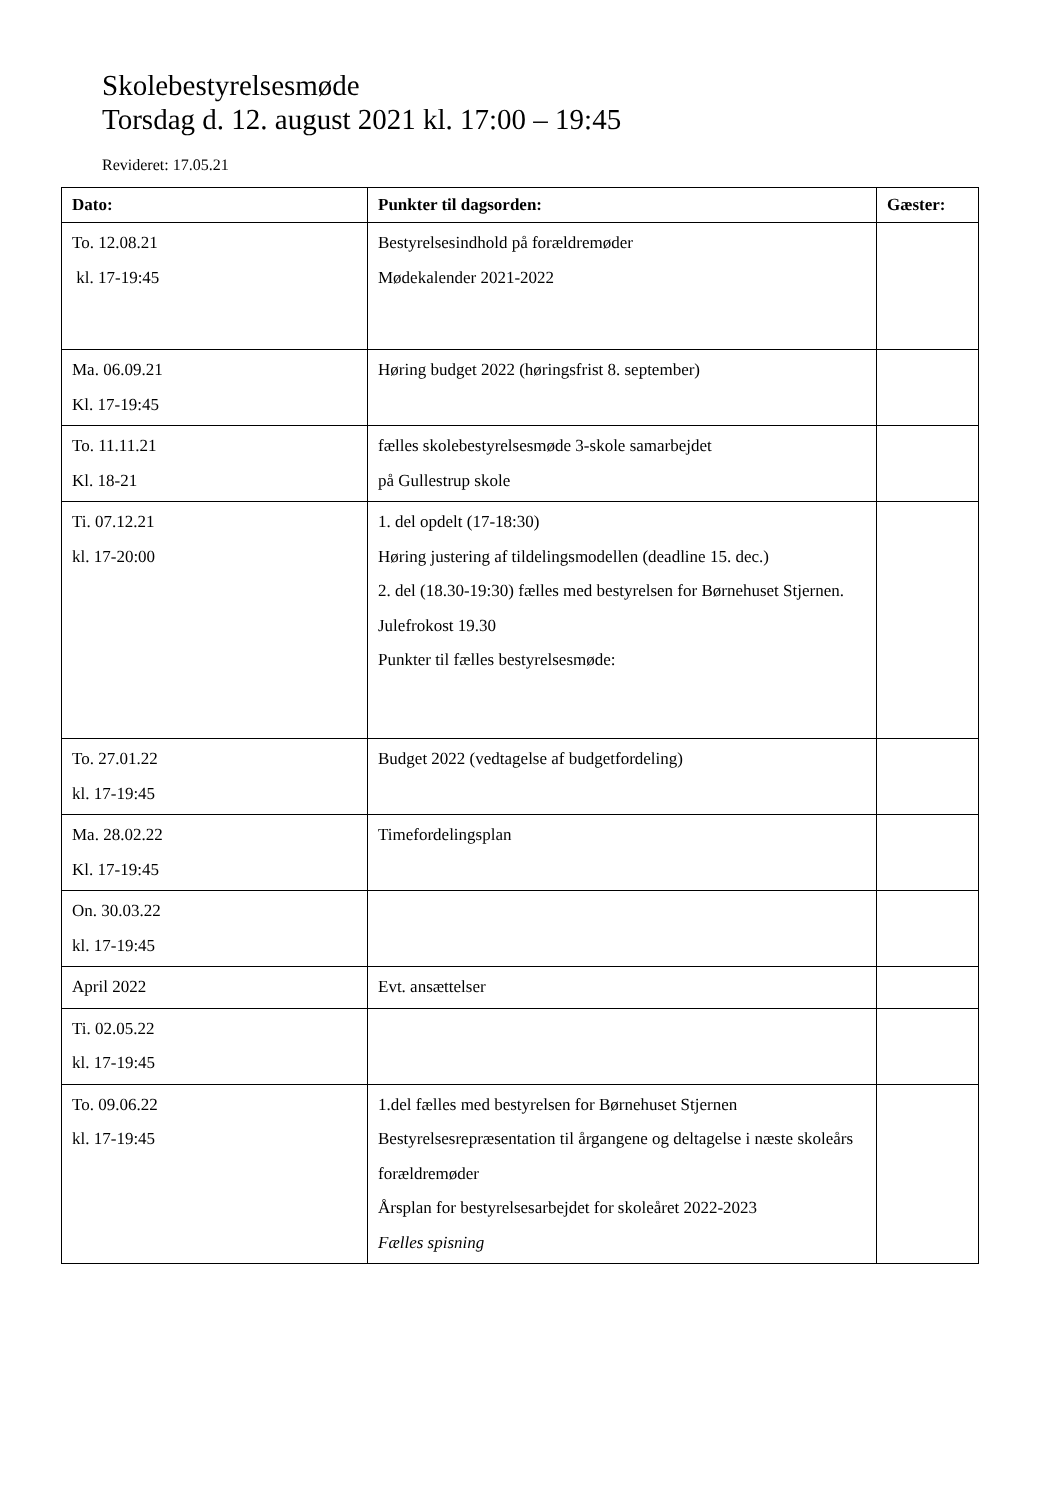Skolebestyrelsesmøde
Torsdag d. 12. august 2021 kl. 17:00 – 19:45
Revideret: 17.05.21
| Dato: | Punkter til dagsorden: | Gæster: |
| --- | --- | --- |
| To. 12.08.21 kl. 17-19:45 | Bestyrelsesindhold på forældremøder Mødekalender 2021-2022 | |
| Ma. 06.09.21 Kl. 17-19:45 | Høring budget 2022 (høringsfrist 8. september) | |
| To. 11.11.21 Kl. 18-21 | fælles skolebestyrelsesmøde 3-skole samarbejdet på Gullestrup skole | |
| Ti. 07.12.21 kl. 17-20:00 | 1. del opdelt (17-18:30) Høring justering af tildelingsmodellen (deadline 15. dec.) 2. del (18.30-19:30) fælles med bestyrelsen for Børnehuset Stjernen. Julefrokost 19.30 Punkter til fælles bestyrelsesmøde: | |
| To. 27.01.22 kl. 17-19:45 | Budget 2022 (vedtagelse af budgetfordeling) | |
| Ma. 28.02.22 Kl. 17-19:45 | Timefordelingsplan | |
| On. 30.03.22 kl. 17-19:45 | | |
| April 2022 | Evt. ansættelser | |
| Ti. 02.05.22 kl. 17-19:45 | | |
| To. 09.06.22 kl. 17-19:45 | 1.del fælles med bestyrelsen for Børnehuset Stjernen Bestyrelsesrepræsentation til årgangene og deltagelse i næste skoleårs forældremøder Årsplan for bestyrelsesarbejdet for skoleåret 2022-2023 Fælles spisning | |